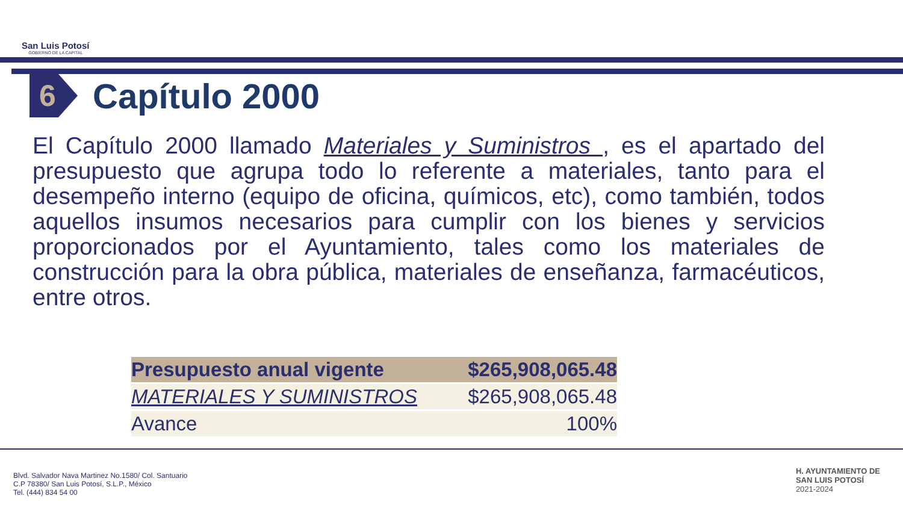San Luis Potosí
GOBIERNO DE LA CAPITAL
6
Capítulo 2000
El Capítulo 2000 llamado Materiales y Suministros , es el apartado del presupuesto que agrupa todo lo referente a materiales, tanto para el desempeño interno (equipo de oficina, químicos, etc), como también, todos aquellos insumos necesarios para cumplir con los bienes y servicios proporcionados por el Ayuntamiento, tales como los materiales de construcción para la obra pública, materiales de enseñanza, farmacéuticos, entre otros.
| Presupuesto anual vigente | $265,908,065.48 |
| MATERIALES Y SUMINISTROS | $265,908,065.48 |
| Avance | 100% |
Blvd. Salvador Nava Martinez No.1580/ Col. Santuario
C.P 78380/ San Luis Potosí, S.L.P., México
Tel. (444) 834 54 00
H. AYUNTAMIENTO DE
SAN LUIS POTOSÍ
2021-2024